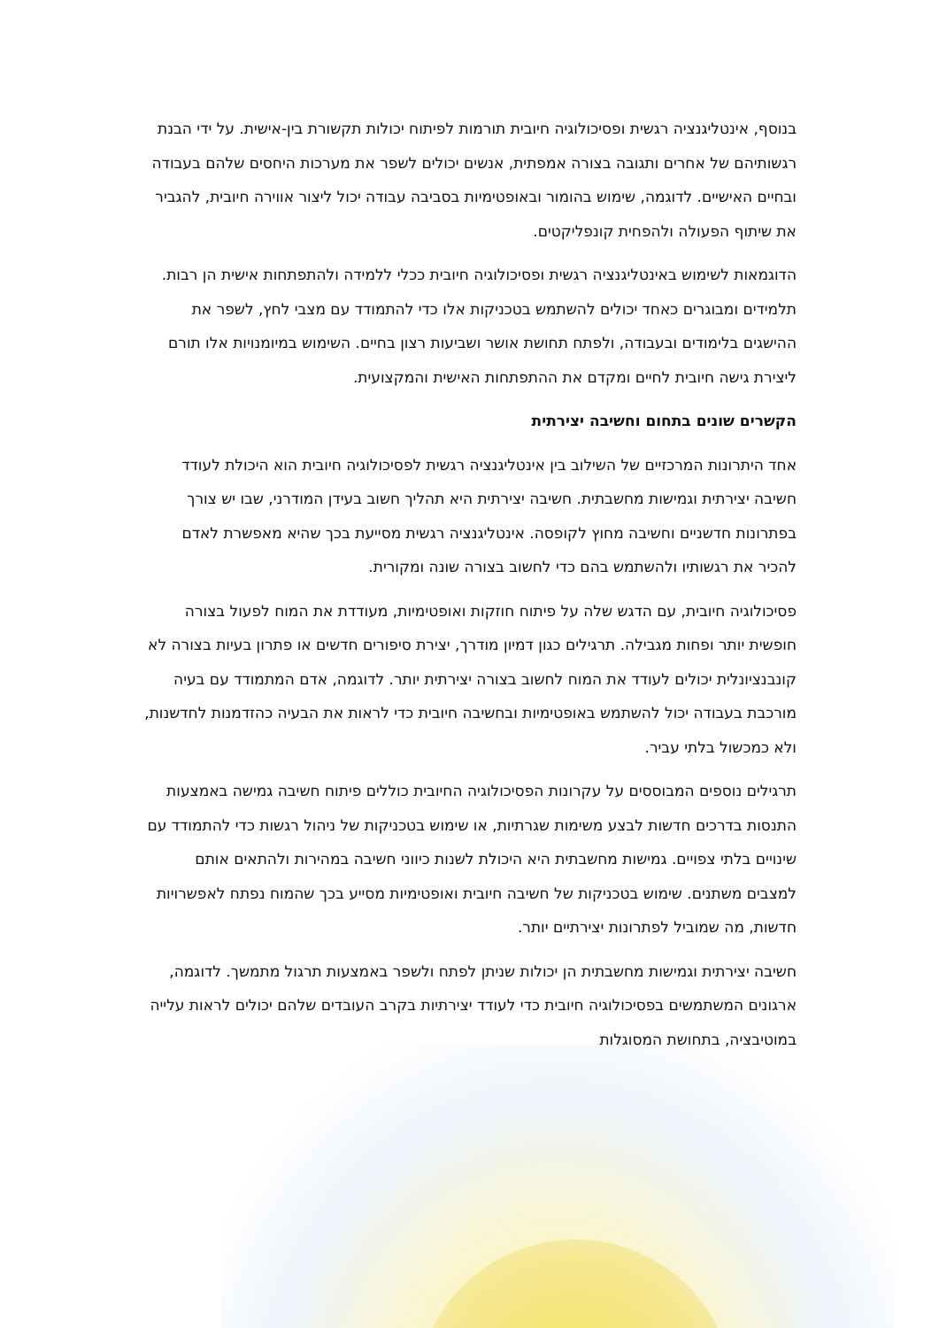בנוסף, אינטליגנציה רגשית ופסיכולוגיה חיובית תורמות לפיתוח יכולות תקשורת בין-אישית. על ידי הבנת רגשותיהם של אחרים ותגובה בצורה אמפתית, אנשים יכולים לשפר את מערכות היחסים שלהם בעבודה ובחיים האישיים. לדוגמה, שימוש בהומור ובאופטימיות בסביבה עבודה יכול ליצור אווירה חיובית, להגביר את שיתוף הפעולה ולהפחית קונפליקטים.
הדוגמאות לשימוש באינטליגנציה רגשית ופסיכולוגיה חיובית ככלי ללמידה ולהתפתחות אישית הן רבות. תלמידים ומבוגרים כאחד יכולים להשתמש בטכניקות אלו כדי להתמודד עם מצבי לחץ, לשפר את ההישגים בלימודים ובעבודה, ולפתח תחושת אושר ושביעות רצון בחיים. השימוש במיומנויות אלו תורם ליצירת גישה חיובית לחיים ומקדם את ההתפתחות האישית והמקצועית.
הקשרים שונים בתחום וחשיבה יצירתית
אחד היתרונות המרכזיים של השילוב בין אינטליגנציה רגשית לפסיכולוגיה חיובית הוא היכולת לעודד חשיבה יצירתית וגמישות מחשבתית. חשיבה יצירתית היא תהליך חשוב בעידן המודרני, שבו יש צורך בפתרונות חדשניים וחשיבה מחוץ לקופסה. אינטליגנציה רגשית מסייעת בכך שהיא מאפשרת לאדם להכיר את רגשותיו ולהשתמש בהם כדי לחשוב בצורה שונה ומקורית.
פסיכולוגיה חיובית, עם הדגש שלה על פיתוח חוזקות ואופטימיות, מעודדת את המוח לפעול בצורה חופשית יותר ופחות מגבילה. תרגילים כגון דמיון מודרך, יצירת סיפורים חדשים או פתרון בעיות בצורה לא קונבנציונלית יכולים לעודד את המוח לחשוב בצורה יצירתית יותר. לדוגמה, אדם המתמודד עם בעיה מורכבת בעבודה יכול להשתמש באופטימיות ובחשיבה חיובית כדי לראות את הבעיה כהזדמנות לחדשנות, ולא כמכשול בלתי עביר.
תרגילים נוספים המבוססים על עקרונות הפסיכולוגיה החיובית כוללים פיתוח חשיבה גמישה באמצעות התנסות בדרכים חדשות לבצע משימות שגרתיות, או שימוש בטכניקות של ניהול רגשות כדי להתמודד עם שינויים בלתי צפויים. גמישות מחשבתית היא היכולת לשנות כיווני חשיבה במהירות ולהתאים אותם למצבים משתנים. שימוש בטכניקות של חשיבה חיובית ואופטימיות מסייע בכך שהמוח נפתח לאפשרויות חדשות, מה שמוביל לפתרונות יצירתיים יותר.
חשיבה יצירתית וגמישות מחשבתית הן יכולות שניתן לפתח ולשפר באמצעות תרגול מתמשך. לדוגמה, ארגונים המשתמשים בפסיכולוגיה חיובית כדי לעודד יצירתיות בקרב העובדים שלהם יכולים לראות עלייה במוטיבציה, בתחושת המסוגלות